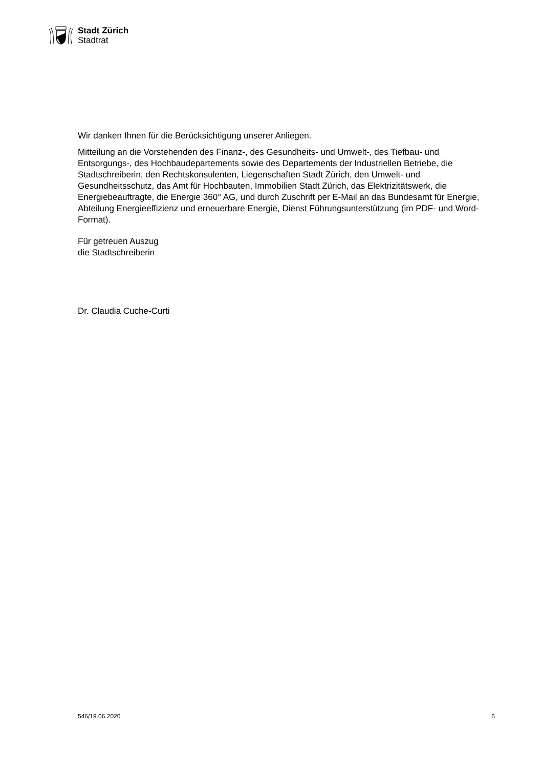Stadt Zürich
Stadtrat
Wir danken Ihnen für die Berücksichtigung unserer Anliegen.
Mitteilung an die Vorstehenden des Finanz-, des Gesundheits- und Umwelt-, des Tiefbau- und Entsorgungs-, des Hochbaudepartements sowie des Departements der Industriellen Betriebe, die Stadtschreiberin, den Rechtskonsulenten, Liegenschaften Stadt Zürich, den Umwelt- und Gesundheitsschutz, das Amt für Hochbauten, Immobilien Stadt Zürich, das Elektrizitätswerk, die Energiebeauftragte, die Energie 360° AG, und durch Zuschrift per E-Mail an das Bundesamt für Energie, Abteilung Energieeffizienz und erneuerbare Energie, Dienst Führungsunterstützung (im PDF- und Word-Format).
Für getreuen Auszug
die Stadtschreiberin
Dr. Claudia Cuche-Curti
546/19.06.2020 6